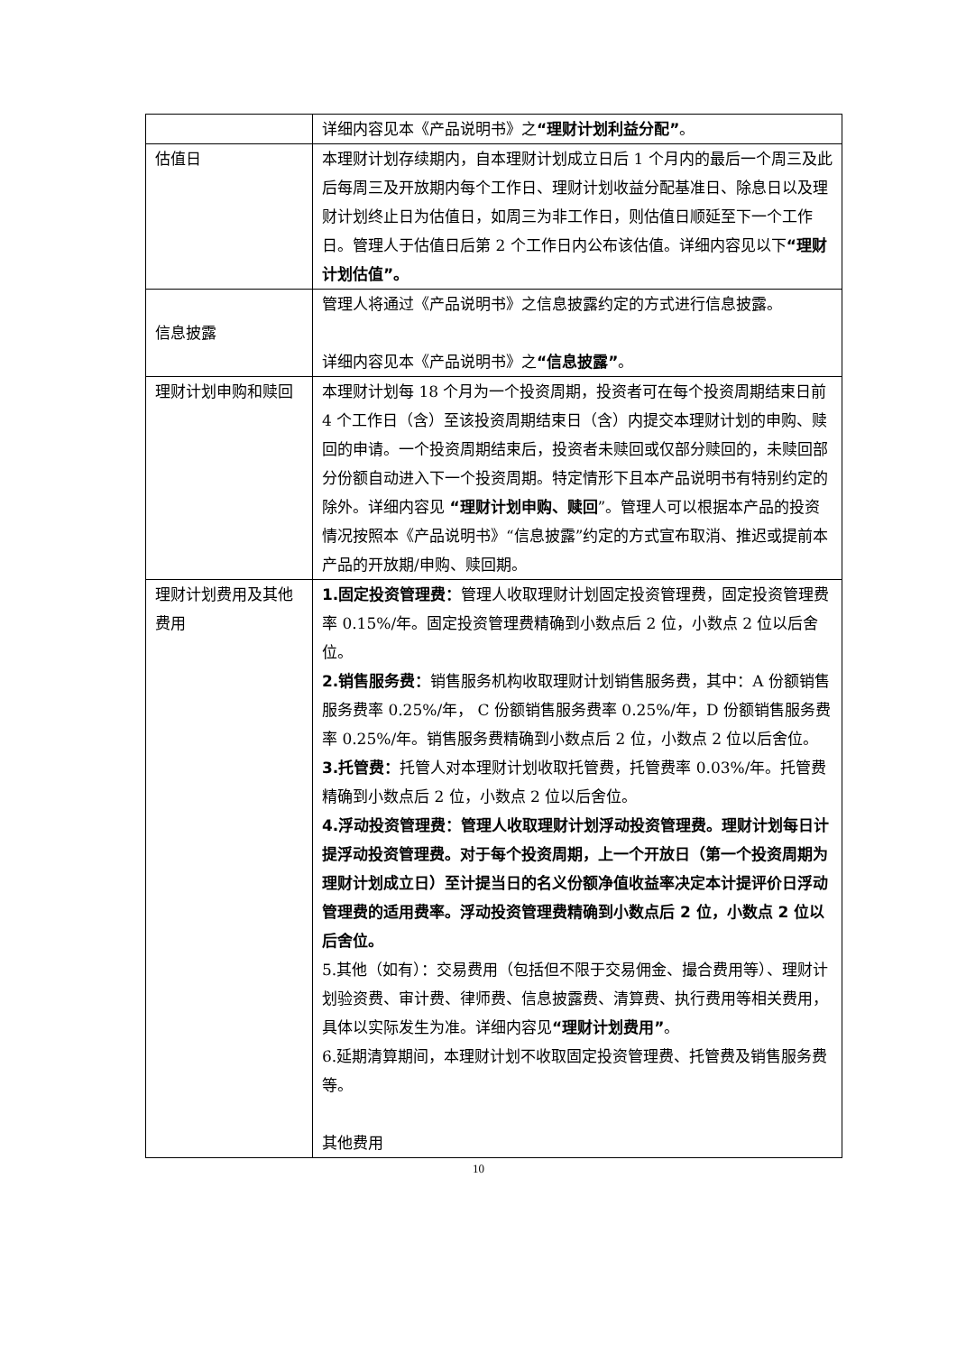| | 详细内容见本《产品说明书》之 “理财计划利益分配” 。 |
| 估值日 | 本理财计划存续期内，自本理财计划成立日后 1 个月内的最后一个周三及此后每周三及开放期内每个工作日、理财计划收益分配基准日、除息日以及理财计划终止日为估值日，如周三为非工作日，则估值日顺延至下一个工作日。管理人于估值日后第 2 个工作日内公布该估值。详细内容见以下 “理财计划估值”。 |
| 信息披露 | 管理人将通过《产品说明书》之信息披露约定的方式进行信息披露。 详细内容见本《产品说明书》之 “信息披露” 。 |
| 理财计划申购和赎回 | 本理财计划每 18 个月为一个投资周期，投资者可在每个投资周期结束日前 4 个工作日（含）至该投资周期结束日（含）内提交本理财计划的申购、赎回的申请。一个投资周期结束后，投资者未赎回或仅部分赎回的，未赎回部分份额自动进入下一个投资周期。特定情形下且本产品说明书有特别约定的除外。详细内容见 “理财计划申购、赎回 ”。管理人可以根据本产品的投资情况按照本《产品说明书》“信息披露”约定的方式宣布取消、推迟或提前本产品的开放期/申购、赎回期。 |
| 理财计划费用及其他费用 | 1.固定投资管理费： 管理人收取理财计划固定投资管理费，固定投资管理费率 0.15%/年。固定投资管理费精确到小数点后 2 位，小数点 2 位以后舍位。 2.销售服务费： 销售服务机构收取理财计划销售服务费，其中：A 份额销售服务费率 0.25%/年， C 份额销售服务费率 0.25%/年，D 份额销售服务费率 0.25%/年。销售服务费精确到小数点后 2 位，小数点 2 位以后舍位。 3.托管费： 托管人对本理财计划收取托管费，托管费率 0.03%/年。托管费精确到小数点后 2 位，小数点 2 位以后舍位。 4.浮动投资管理费：管理人收取理财计划浮动投资管理费。理财计划每日计提浮动投资管理费。对于每个投资周期，上一个开放日（第一个投资周期为理财计划成立日）至计提当日的名义份额净值收益率决定本计提评价日浮动管理费的适用费率。浮动投资管理费精确到小数点后 2 位，小数点 2 位以后舍位。 5.其他（如有）：交易费用（包括但不限于交易佣金、撮合费用等）、理财计划验资费、审计费、律师费、信息披露费、清算费、执行费用等相关费用，具体以实际发生为准。详细内容见 “理财计划费用” 。 6.延期清算期间，本理财计划不收取固定投资管理费、托管费及销售服务费等。 其他费用 |
10